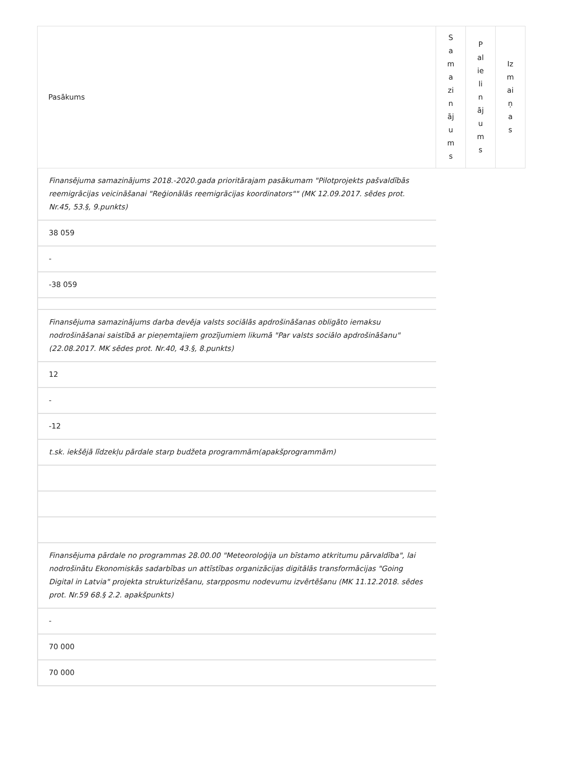| Pasākums | S a m a zi n āj u m s | P al ie li n āj u m s | Iz m ai ņ a s |
Finansējuma samazinājums 2018.-2020.gada prioritārajam pasākumam "Pilotprojekts pašvaldībās reemigrācijas veicināšanai "Reģionālās reemigrācijas koordinators"" (MK 12.09.2017. sēdes prot. Nr.45, 53.§, 9.punkts)
38 059
-
-38 059
Finansējuma samazinājums darba devēja valsts sociālās apdrošināšanas obligāto iemaksu nodrošināšanai saistībā ar pieņemtajiem grozījumiem likumā "Par valsts sociālo apdrošināšanu" (22.08.2017. MK sēdes prot. Nr.40, 43.§, 8.punkts)
12
-
-12
t.sk. iekšējā līdzekļu pārdale starp budžeta programmām(apakšprogrammām)
Finansējuma pārdale no programmas 28.00.00 "Meteoroloģija un bīstamo atkritumu pārvaldība", lai nodrošinātu Ekonomiskās sadarbības un attīstības organizācijas digitālās transformācijas "Going Digital in Latvia" projekta strukturizēšanu, starpposmu nodevumu izvērtēšanu (MK 11.12.2018. sēdes prot. Nr.59 68.§ 2.2. apakšpunkts)
-
70 000
70 000